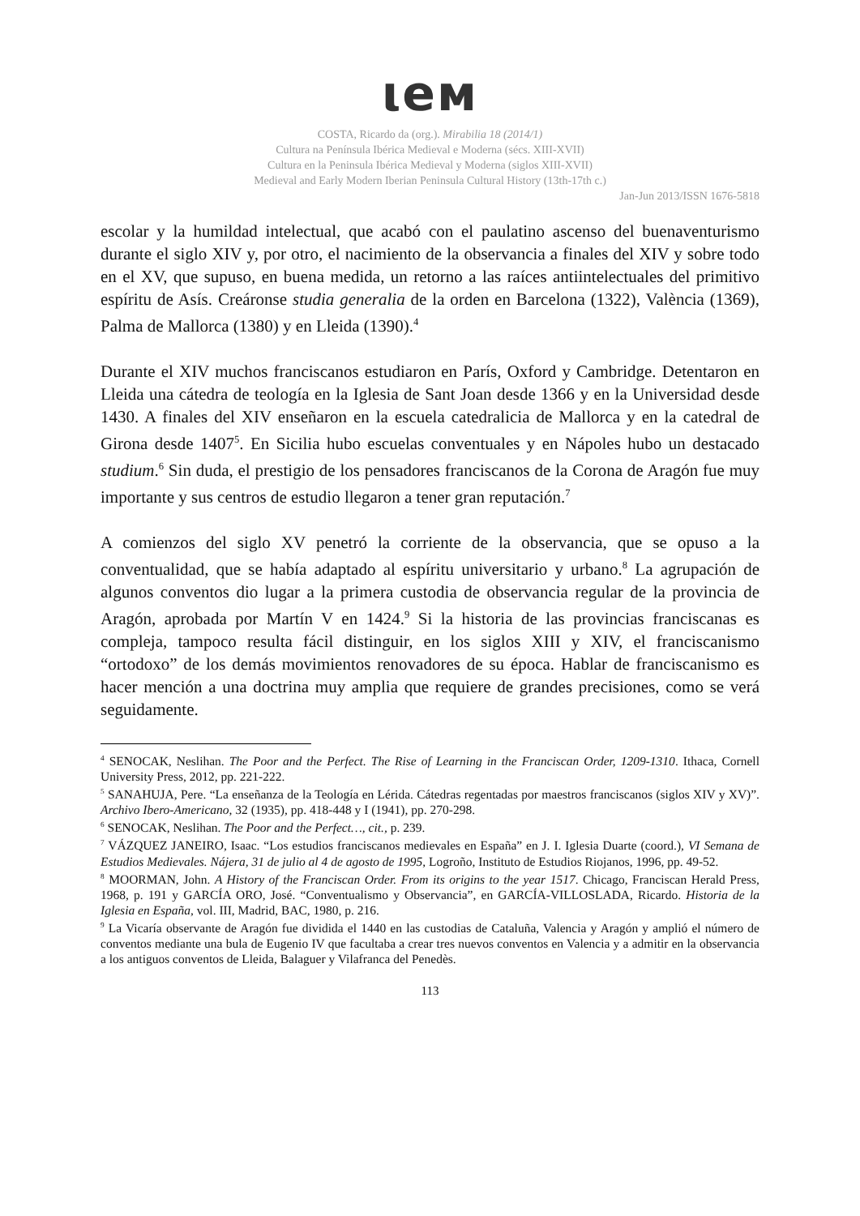ιeм
COSTA, Ricardo da (org.). Mirabilia 18 (2014/1)
Cultura na Península Ibérica Medieval e Moderna (sécs. XIII-XVII)
Cultura en la Peninsula Ibérica Medieval y Moderna (siglos XIII-XVII)
Medieval and Early Modern Iberian Peninsula Cultural History (13th-17th c.)
Jan-Jun 2013/ISSN 1676-5818
escolar y la humildad intelectual, que acabó con el paulatino ascenso del buenaventurismo durante el siglo XIV y, por otro, el nacimiento de la observancia a finales del XIV y sobre todo en el XV, que supuso, en buena medida, un retorno a las raíces antiintelectuales del primitivo espíritu de Asís. Creáronse studia generalia de la orden en Barcelona (1322), València (1369), Palma de Mallorca (1380) y en Lleida (1390).<sup>4</sup>
Durante el XIV muchos franciscanos estudiaron en París, Oxford y Cambridge. Detentaron en Lleida una cátedra de teología en la Iglesia de Sant Joan desde 1366 y en la Universidad desde 1430. A finales del XIV enseñaron en la escuela catedralicia de Mallorca y en la catedral de Girona desde 1407<sup>5</sup>. En Sicilia hubo escuelas conventuales y en Nápoles hubo un destacado studium.<sup>6</sup> Sin duda, el prestigio de los pensadores franciscanos de la Corona de Aragón fue muy importante y sus centros de estudio llegaron a tener gran reputación.<sup>7</sup>
A comienzos del siglo XV penetró la corriente de la observancia, que se opuso a la conventualidad, que se había adaptado al espíritu universitario y urbano.<sup>8</sup> La agrupación de algunos conventos dio lugar a la primera custodia de observancia regular de la provincia de Aragón, aprobada por Martín V en 1424.<sup>9</sup> Si la historia de las provincias franciscanas es compleja, tampoco resulta fácil distinguir, en los siglos XIII y XIV, el franciscanismo “ortodoxo” de los demás movimientos renovadores de su época. Hablar de franciscanismo es hacer mención a una doctrina muy amplia que requiere de grandes precisiones, como se verá seguidamente.
<sup>4</sup> SENOCAK, Neslihan. The Poor and the Perfect. The Rise of Learning in the Franciscan Order, 1209-1310. Ithaca, Cornell University Press, 2012, pp. 221-222.
<sup>5</sup> SANAHUJA, Pere. “La enseñanza de la Teología en Lérida. Cátedras regentadas por maestros franciscanos (siglos XIV y XV)”. Archivo Ibero-Americano, 32 (1935), pp. 418-448 y I (1941), pp. 270-298.
<sup>6</sup> SENOCAK, Neslihan. The Poor and the Perfect…, cit., p. 239.
<sup>7</sup> VÁZQUEZ JANEIRO, Isaac. “Los estudios franciscanos medievales en España” en J. I. Iglesia Duarte (coord.), VI Semana de Estudios Medievales. Nájera, 31 de julio al 4 de agosto de 1995, Logroño, Instituto de Estudios Riojanos, 1996, pp. 49-52.
<sup>8</sup> MOORMAN, John. A History of the Franciscan Order. From its origins to the year 1517. Chicago, Franciscan Herald Press, 1968, p. 191 y GARCÍA ORO, José. “Conventualismo y Observancia”, en GARCÍA-VILLOSLADA, Ricardo. Historia de la Iglesia en España, vol. III, Madrid, BAC, 1980, p. 216.
<sup>9</sup> La Vicaría observante de Aragón fue dividida el 1440 en las custodias de Cataluña, Valencia y Aragón y amplió el número de conventos mediante una bula de Eugenio IV que facultaba a crear tres nuevos conventos en Valencia y a admitir en la observancia a los antiguos conventos de Lleida, Balaguer y Vilafranca del Penedès.
113